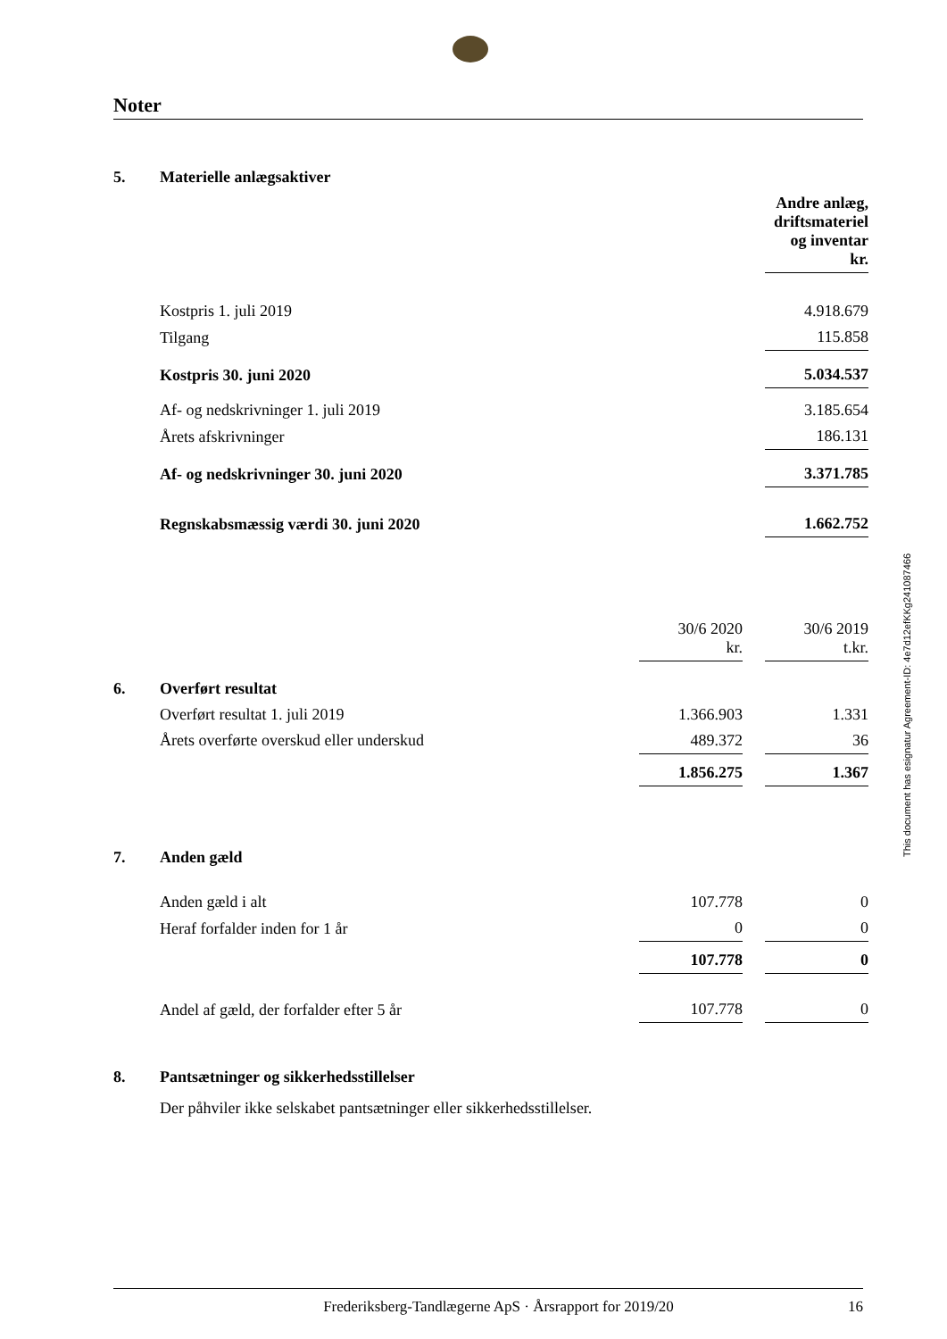Noter
| 5. | Materielle anlægsaktiver | | | |
| | | | | Andre anlæg, driftsmateriel og inventar kr. |
| | Kostpris 1. juli 2019 | | | 4.918.679 |
| | Tilgang | | | 115.858 |
| | Kostpris 30. juni 2020 | | | 5.034.537 |
| | Af- og nedskrivninger 1. juli 2019 | | | 3.185.654 |
| | Årets afskrivninger | | | 186.131 |
| | Af- og nedskrivninger 30. juni 2020 | | | 3.371.785 |
| | Regnskabsmæssig værdi 30. juni 2020 | | | 1.662.752 |
| | | 30/6 2020 kr. | | 30/6 2019 t.kr. |
| 6. | Overført resultat | | | |
| | Overført resultat 1. juli 2019 | 1.366.903 | | 1.331 |
| | Årets overførte overskud eller underskud | 489.372 | | 36 |
| | | 1.856.275 | | 1.367 |
| 7. | Anden gæld | | | |
| | Anden gæld i alt | 107.778 | | 0 |
| | Heraf forfalder inden for 1 år | 0 | | 0 |
| | | 107.778 | | 0 |
| | Andel af gæld, der forfalder efter 5 år | 107.778 | | 0 |
| 8. | Pantsætninger og sikkerhedsstillelser | | | |
| | Der påhviler ikke selskabet pantsætninger eller sikkerhedsstillelser. | | | |
This document has esignatur Agreement-ID: 4e7d12efKKg241087466
Frederiksberg-Tandlægerne ApS · Årsrapport for 2019/20 16